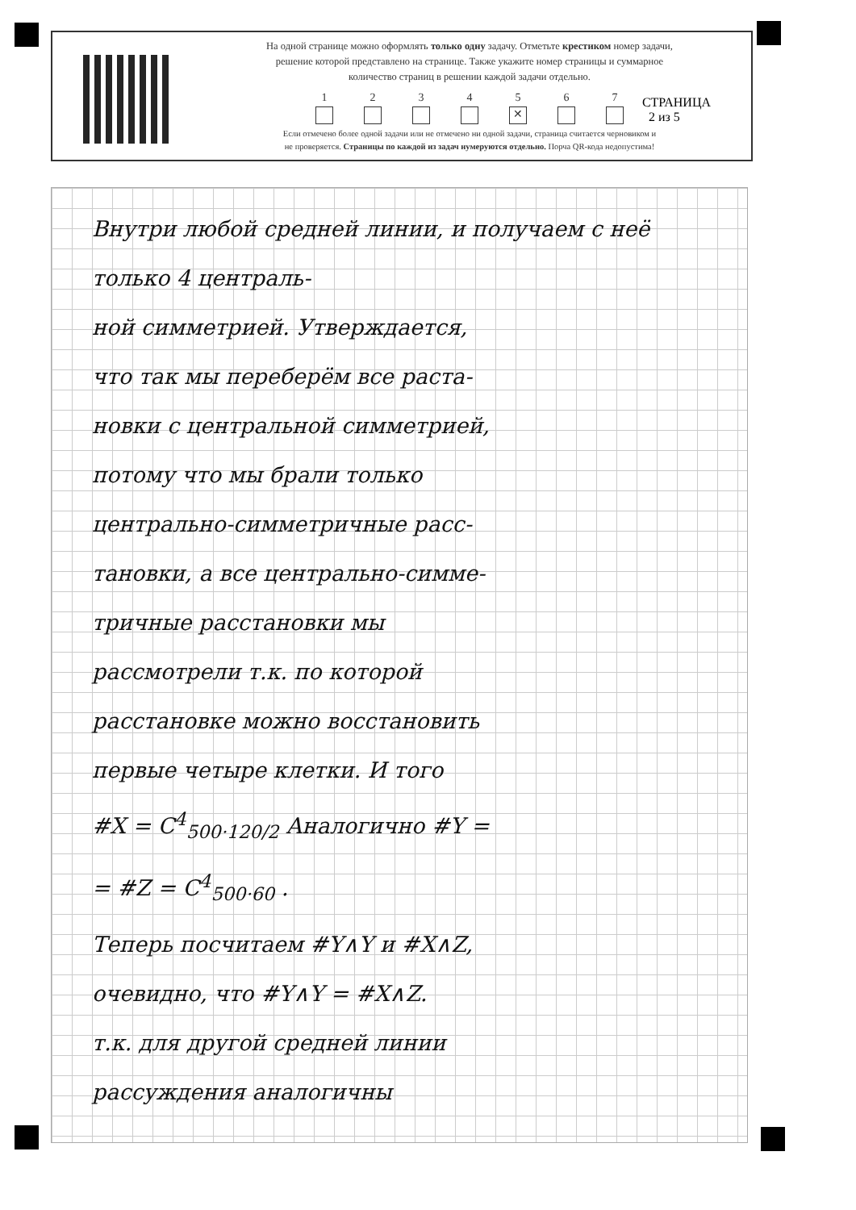На одной странице можно оформлять только одну задачу. Отметьте крестиком номер задачи,
решение которой представлено на странице. Также укажите номер страницы и суммарное
количество страниц в решении каждой задачи отдельно.
1 2 3 4 5
✕
6 7
Если отмечено более одной задачи или не отмечено ни одной задачи, страница считается черновиком и
не проверяется. Страницы по каждой из задач нумеруются отдельно. Порча QR-кода недопустима!
СТРАНИЦА
2 из 5
Внутри любой средней линии, и получаем с неё только 4 централь-
ной симметрией. Утверждается,
что так мы переберём все раста-
новки с центральной симметрией,
потому что мы брали только
центрально-симметричные расс-
тановки, а все центрально-симме-
тричные расстановки мы
рассмотрели т.к. по которой
расстановке можно восстановить
первые четыре клетки. И того
#X = C<sup>4</sup><sub>500·120/2</sub> Аналогично #Y =
= #Z = C<sup>4</sup><sub>500·60</sub> .
Теперь посчитаем #Y∧Y и #X∧Z,
очевидно, что #Y∧Y = #X∧Z.
т.к. для другой средней линии
рассуждения аналогичны